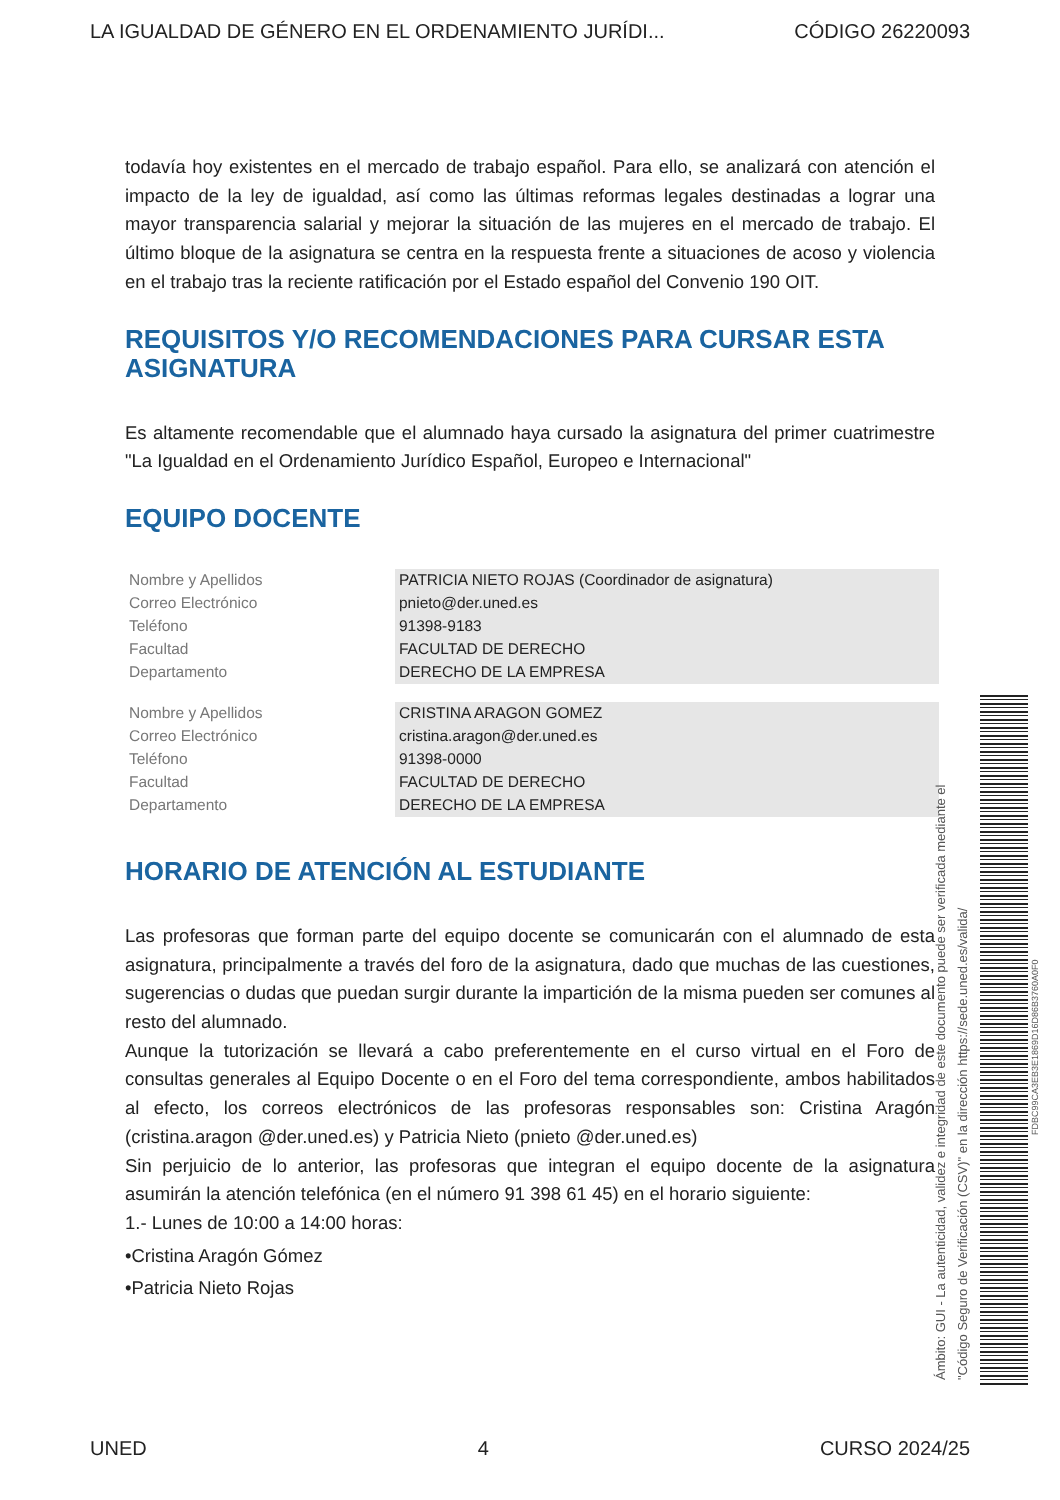LA IGUALDAD DE GÉNERO EN EL ORDENAMIENTO JURÍDI... CÓDIGO 26220093
todavía hoy existentes en el mercado de trabajo español. Para ello, se analizará con atención el impacto de la ley de igualdad, así como las últimas reformas legales destinadas a lograr una mayor transparencia salarial y mejorar la situación de las mujeres en el mercado de trabajo. El último bloque de la asignatura se centra en la respuesta frente a situaciones de acoso y violencia en el trabajo tras la reciente ratificación por el Estado español del Convenio 190 OIT.
REQUISITOS Y/O RECOMENDACIONES PARA CURSAR ESTA ASIGNATURA
Es altamente recomendable que el alumnado haya cursado la asignatura del primer cuatrimestre "La Igualdad en el Ordenamiento Jurídico Español, Europeo e Internacional"
EQUIPO DOCENTE
| Nombre y Apellidos | PATRICIA NIETO ROJAS (Coordinador de asignatura) |
| Correo Electrónico | pnieto@der.uned.es |
| Teléfono | 91398-9183 |
| Facultad | FACULTAD DE DERECHO |
| Departamento | DERECHO DE LA EMPRESA |
| Nombre y Apellidos | CRISTINA ARAGON GOMEZ |
| Correo Electrónico | cristina.aragon@der.uned.es |
| Teléfono | 91398-0000 |
| Facultad | FACULTAD DE DERECHO |
| Departamento | DERECHO DE LA EMPRESA |
HORARIO DE ATENCIÓN AL ESTUDIANTE
Las profesoras que forman parte del equipo docente se comunicarán con el alumnado de esta asignatura, principalmente a través del foro de la asignatura, dado que muchas de las cuestiones, sugerencias o dudas que puedan surgir durante la impartición de la misma pueden ser comunes al resto del alumnado.
Aunque la tutorización se llevará a cabo preferentemente en el curso virtual en el Foro de consultas generales al Equipo Docente o en el Foro del tema correspondiente, ambos habilitados al efecto, los correos electrónicos de las profesoras responsables son: Cristina Aragón (cristina.aragon @der.uned.es) y Patricia Nieto (pnieto @der.uned.es)
Sin perjuicio de lo anterior, las profesoras que integran el equipo docente de la asignatura asumirán la atención telefónica (en el número 91 398 61 45) en el horario siguiente:
1.- Lunes de 10:00 a 14:00 horas:
•Cristina Aragón Gómez
•Patricia Nieto Rojas
Ámbito: GUI - La autenticidad, validez e integridad de este documento puede ser verificada mediante el
"Código Seguro de Verificación (CSV)" en la dirección https://sede.uned.es/valida/
FDBC99CA3EB3E1869D16D86B3760A0F0
UNED 4 CURSO 2024/25